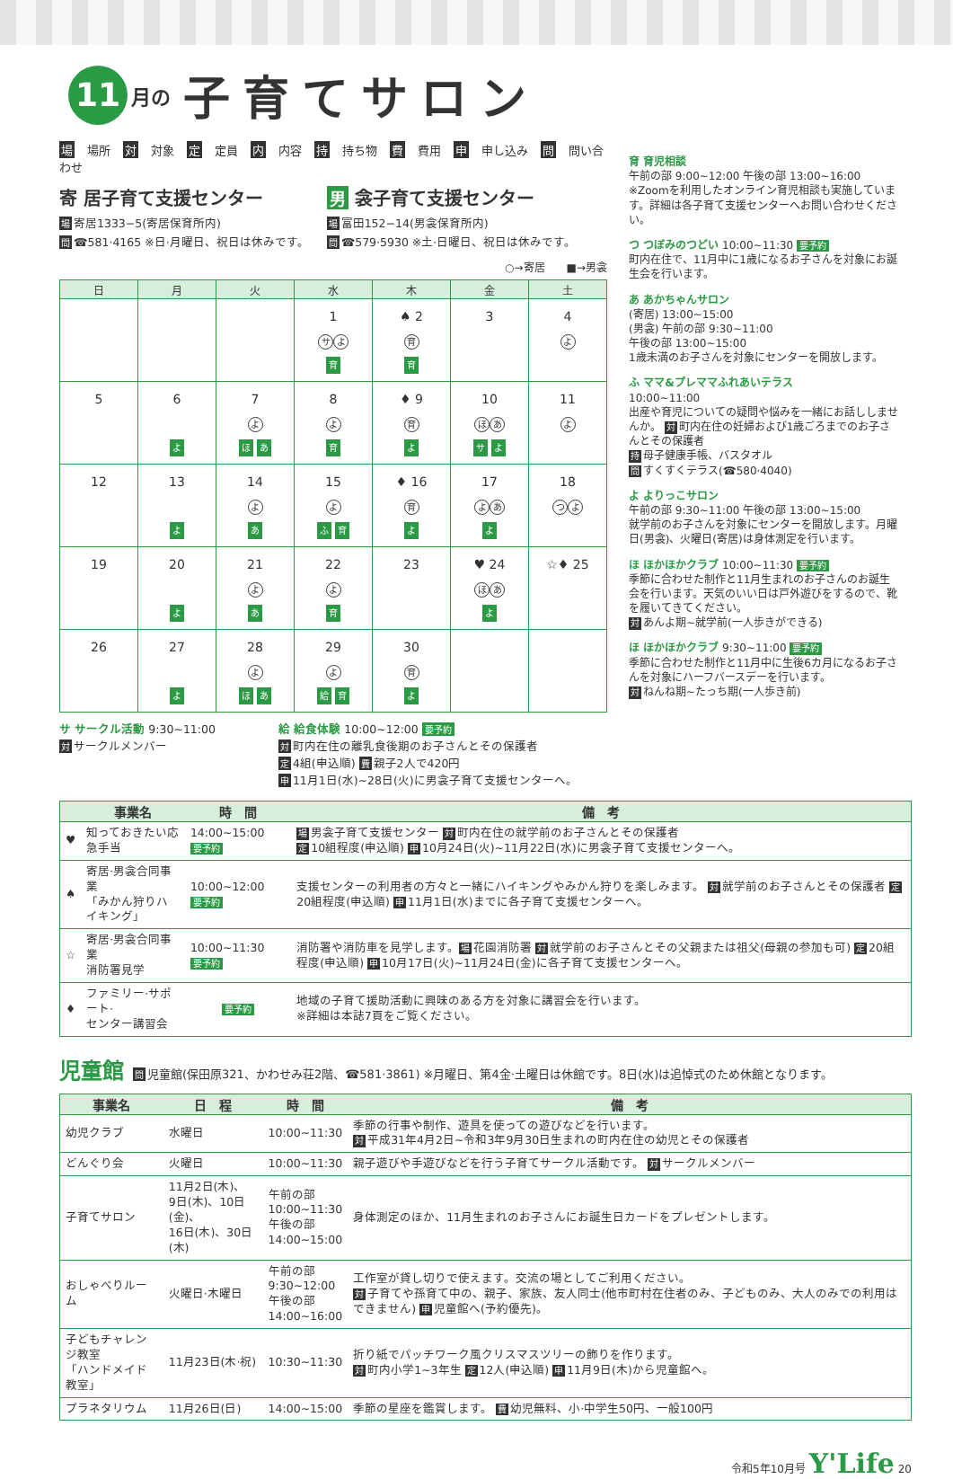11 月の 子育てサロン
場場所 対 対象 定 定員 内 内容 持 持ち物 費 費用 申 申し込み 問 問い合わせ
寄 居子育て支援センター
場寄居1333−5(寄居保育所内)
問 ☎581·4165 ※日·月曜日、祝日は休みです。
男 衾子育て支援センター
場富田152−14(男衾保育所内)
問 ☎579·5930 ※土·日曜日、祝日は休みです。
○→寄居　　■→男衾
| 日 | 月 | 火 | 水 | 木 | 金 | 土 |
| --- | --- | --- | --- | --- | --- | --- |
| | | | 1 サ よ 育 | ♠ 2 育 育 | 3 | 4 よ |
| 5 | 6 よ | 7 よ ほ あ | 8 よ 育 | ♦ 9 育 よ | 10 ほ あ サ よ | 11 よ |
| 12 | 13 よ | 14 よ あ | 15 よ ふ 育 | ♦ 16 育 よ | 17 よ あ よ | 18 つ よ |
| 19 | 20 よ | 21 よ あ | 22 よ 育 | 23 | ♥ 24 ほ あ よ | ☆♦ 25 |
| 26 | 27 よ | 28 よ ほ あ | 29 よ 給 育 | 30 育 よ | | |
サ サークル活動 9:30~11:00
対サークルメンバー
給 給食体験 10:00~12:00 要予約
対町内在住の離乳食後期のお子さんとその保護者
定 4組(申込順) 費 親子2人で420円
申 11月1日(水)~28日(火)に男衾子育て支援センターへ。
育 育児相談
午前の部 9:00~12:00 午後の部 13:00~16:00
※Zoomを利用したオンライン育児相談も実施しています。詳細は各子育て支援センターへお問い合わせください。
つ つぼみのつどい 10:00~11:30 要予約
町内在住で、11月中に1歳になるお子さんを対象にお誕生会を行います。
あ あかちゃんサロン
(寄居) 13:00~15:00
(男衾) 午前の部 9:30~11:00
午後の部 13:00~15:00
1歳未満のお子さんを対象にセンターを開放します。
ふ ママ&プレママふれあいテラス
10:00~11:00
出産や育児についての疑問や悩みを一緒にお話ししませんか。 対 町内在住の妊婦および1歳ごろまでのお子さんとその保護者
持母子健康手帳、バスタオル
問すくすくテラス(☎580·4040)
よ よりっこサロン
午前の部 9:30~11:00 午後の部 13:00~15:00
就学前のお子さんを対象にセンターを開放します。月曜日(男衾)、火曜日(寄居)は身体測定を行います。
ほ ほかほかクラブ 10:00~11:30 要予約
季節に合わせた制作と11月生まれのお子さんのお誕生会を行います。天気のいい日は戸外遊びをするので、靴を履いてきてください。
対あんよ期~就学前(一人歩きができる)
ほ ほかほかクラブ 9:30~11:00 要予約
季節に合わせた制作と11月中に生後6カ月になるお子さんを対象にハーフバースデーを行います。
対ねんね期~たっち期(一人歩き前)
| | 事業名 | 時 間 | 備 考 |
| --- | --- | --- | --- |
| ♥ | 知っておきたい応急手当 | 14:00~15:00 要予約 | 場 男衾子育て支援センター 対 町内在住の就学前のお子さんとその保護者 定 10組程度(申込順) 申 10月24日(火)~11月22日(水)に男衾子育て支援センターへ。 |
| ♠ | 寄居·男衾合同事業 「みかん狩りハイキング」 | 10:00~12:00 要予約 | 支援センターの利用者の方々と一緒にハイキングやみかん狩りを楽しみます。 対 就学前のお子さんとその保護者 定 20組程度(申込順) 申 11月1日(水)までに各子育て支援センターへ。 |
| ☆ | 寄居·男衾合同事業 消防署見学 | 10:00~11:30 要予約 | 消防署や消防車を見学します。 場 花園消防署 対 就学前のお子さんとその父親または祖父(母親の参加も可) 定 20組程度(申込順) 申 10月17日(火)~11月24日(金)に各子育て支援センターへ。 |
| ♦ | ファミリー·サポート· センター講習会 | 要予約 | 地域の子育て援助活動に興味のある方を対象に講習会を行います。 ※詳細は本誌7頁をご覧ください。 |
児童館 問 児童館(保田原321、かわせみ荘2階、☎581·3861) ※月曜日、第4金·土曜日は休館です。8日(水)は追悼式のため休館となります。
| 事業名 | 日 程 | 時 間 | 備 考 |
| --- | --- | --- | --- |
| 幼児クラブ | 水曜日 | 10:00~11:30 | 季節の行事や制作、遊具を使っての遊びなどを行います。 対 平成31年4月2日~令和3年9月30日生まれの町内在住の幼児とその保護者 |
| どんぐり会 | 火曜日 | 10:00~11:30 | 親子遊びや手遊びなどを行う子育てサークル活動です。 対 サークルメンバー |
| 子育てサロン | 11月2日(木)、 9日(木)、10日(金)、 16日(木)、30日(木) | 午前の部 10:00~11:30 午後の部 14:00~15:00 | 身体測定のほか、11月生まれのお子さんにお誕生日カードをプレゼントします。 |
| おしゃべりルーム | 火曜日·木曜日 | 午前の部 9:30~12:00 午後の部 14:00~16:00 | 工作室が貸し切りで使えます。交流の場としてご利用ください。 対 子育てや孫育て中の、親子、家族、友人同士(他市町村在住者のみ、子どものみ、大人のみでの利用はできません) 申 児童館へ(予約優先)。 |
| 子どもチャレンジ教室 「ハンドメイド教室」 | 11月23日(木·祝) | 10:30~11:30 | 折り紙でパッチワーク風クリスマスツリーの飾りを作ります。 対 町内小学1~3年生 定 12人(申込順) 申 11月9日(木)から児童館へ。 |
| プラネタリウム | 11月26日(日) | 14:00~15:00 | 季節の星座を鑑賞します。 費 幼児無料、小·中学生50円、一般100円 |
令和5年10月号 Y'Life 20